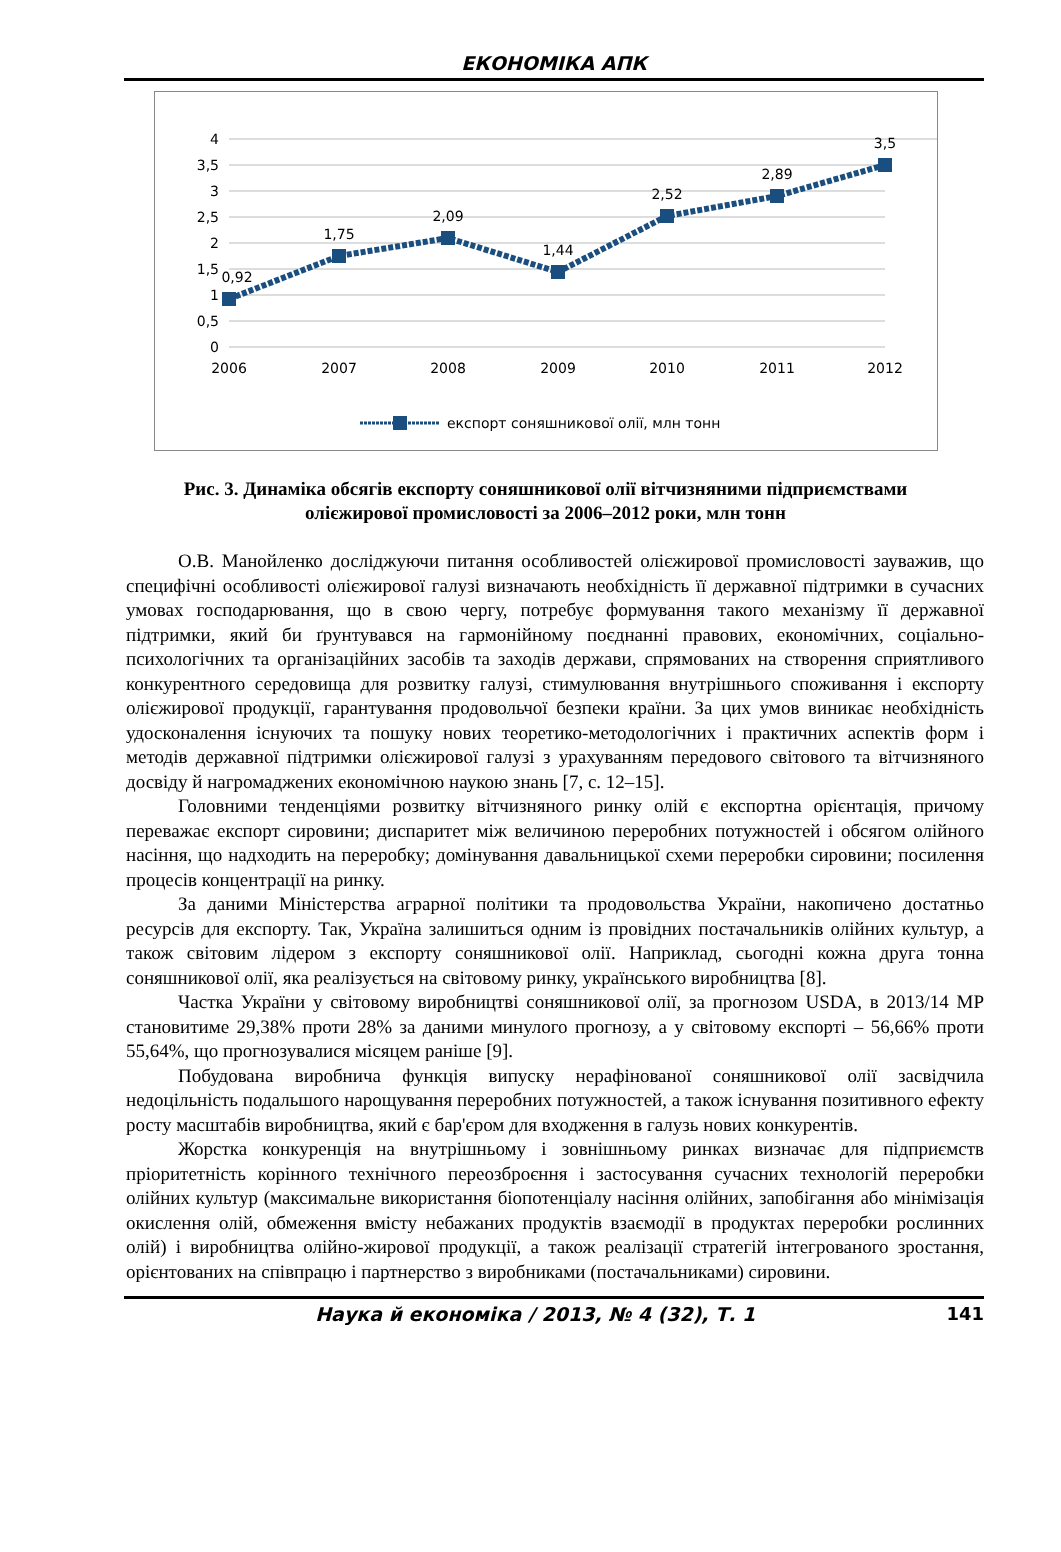ЕКОНОМІКА АПК
4
3,5
3
2,5
2
1,5
1
0,5
0
0,92
1,75
2,09
1,44
2,52
2,89
3,5
2006
2007
2008
2009
2010
2011
2012
експорт соняшникової олії, млн тонн
Рис. 3. Динаміка обсягів експорту соняшникової олії вітчизняними підприємствами олієжирової промисловості за 2006–2012 роки, млн тонн
О.В. Манойленко досліджуючи питання особливостей олієжирової промисловості зауважив, що специфічні особливості олієжирової галузі визначають необхідність її державної підтримки в сучасних умовах господарювання, що в свою чергу, потребує формування такого механізму її державної підтримки, який би ґрунтувався на гармонійному поєднанні правових, економічних, соціально-психологічних та організаційних засобів та заходів держави, спрямованих на створення сприятливого конкурентного середовища для розвитку галузі, стимулювання внутрішнього споживання і експорту олієжирової продукції, гарантування продовольчої безпеки країни. За цих умов виникає необхідність удосконалення існуючих та пошуку нових теоретико-методологічних і практичних аспектів форм і методів державної підтримки олієжирової галузі з урахуванням передового світового та вітчизняного досвіду й нагромаджених економічною наукою знань [7, с. 12–15].
Головними тенденціями розвитку вітчизняного ринку олій є експортна орієнтація, причому переважає експорт сировини; диспаритет між величиною переробних потужностей і обсягом олійного насіння, що надходить на переробку; домінування давальницької схеми переробки сировини; посилення процесів концентрації на ринку.
За даними Міністерства аграрної політики та продовольства України, накопичено достатньо ресурсів для експорту. Так, Україна залишиться одним із провідних постачальників олійних культур, а також світовим лідером з експорту соняшникової олії. Наприклад, сьогодні кожна друга тонна соняшникової олії, яка реалізується на світовому ринку, українського виробництва [8].
Частка України у світовому виробництві соняшникової олії, за прогнозом USDA, в 2013/14 МР становитиме 29,38% проти 28% за даними минулого прогнозу, а у світовому експорті – 56,66% проти 55,64%, що прогнозувалися місяцем раніше [9].
Побудована виробнича функція випуску нерафінованої соняшникової олії засвідчила недоцільність подальшого нарощування переробних потужностей, а також існування позитивного ефекту росту масштабів виробництва, який є бар'єром для входження в галузь нових конкурентів.
Жорстка конкуренція на внутрішньому і зовнішньому ринках визначає для підприємств пріоритетність корінного технічного переозброєння і застосування сучасних технологій переробки олійних культур (максимальне використання біопотенціалу насіння олійних, запобігання або мінімізація окислення олій, обмеження вмісту небажаних продуктів взаємодії в продуктах переробки рослинних олій) і виробництва олійно-жирової продукції, а також реалізації стратегій інтегрованого зростання, орієнтованих на співпрацю і партнерство з виробниками (постачальниками) сировини.
Наука й економіка / 2013, № 4 (32), Т. 1 141